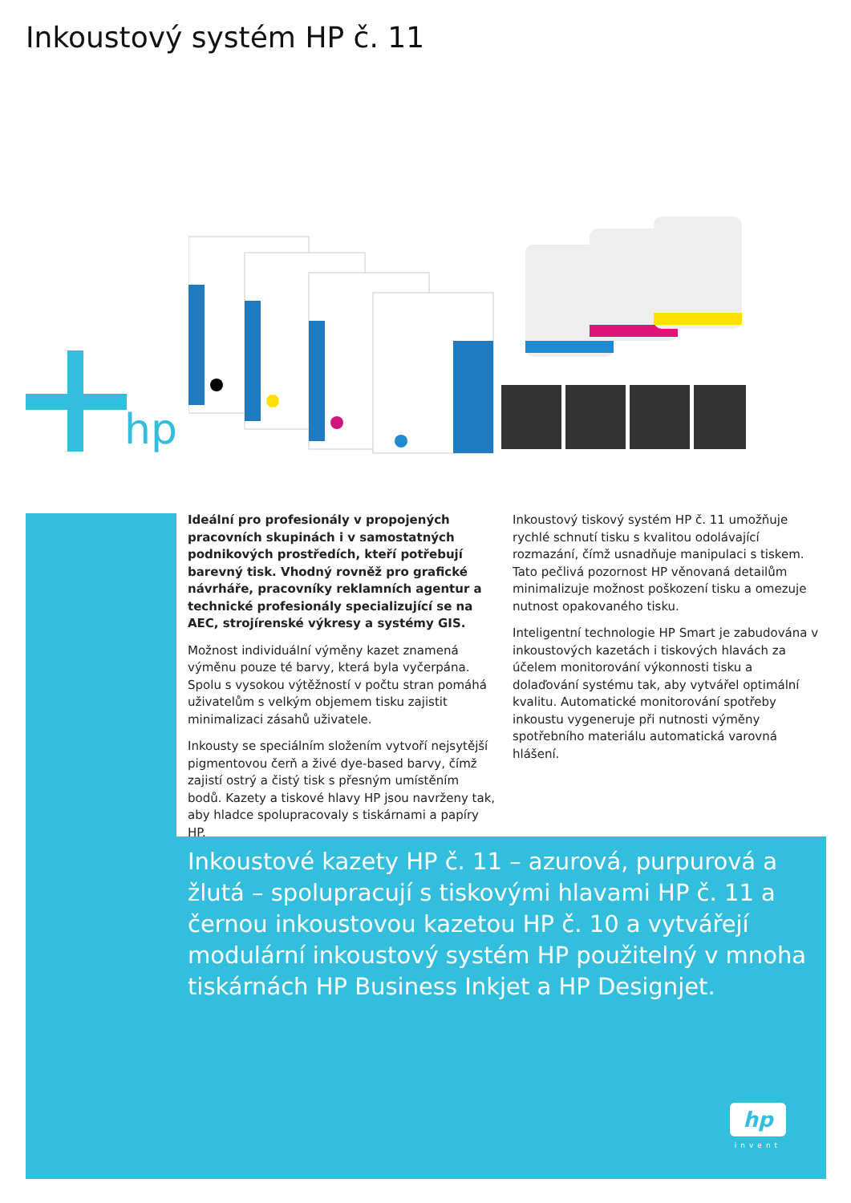Inkoustový systém HP č. 11
hp
Ideální pro profesionály v propojených pracovních skupinách i v samostatných podnikových prostředích, kteří potřebují barevný tisk. Vhodný rovněž pro grafické návrháře, pracovníky reklamních agentur a technické profesionály specializující se na AEC, strojírenské výkresy a systémy GIS.
Možnost individuální výměny kazet znamená výměnu pouze té barvy, která byla vyčerpána. Spolu s vysokou výtěžností v počtu stran pomáhá uživatelům s velkým objemem tisku zajistit minimalizaci zásahů uživatele.
Inkousty se speciálním složením vytvoří nejsytější pigmentovou čerň a živé dye-based barvy, čímž zajistí ostrý a čistý tisk s přesným umístěním bodů. Kazety a tiskové hlavy HP jsou navrženy tak, aby hladce spolupracovaly s tiskárnami a papíry HP.
Inkoustový tiskový systém HP č. 11 umožňuje rychlé schnutí tisku s kvalitou odolávající rozmazání, čímž usnadňuje manipulaci s tiskem. Tato pečlivá pozornost HP věnovaná detailům minimalizuje možnost poškození tisku a omezuje nutnost opakovaného tisku.
Inteligentní technologie HP Smart je zabudována v inkoustových kazetách i tiskových hlavách za účelem monitorování výkonnosti tisku a dolaďování systému tak, aby vytvářel optimální kvalitu. Automatické monitorování spotřeby inkoustu vygeneruje při nutnosti výměny spotřebního materiálu automatická varovná hlášení.
Inkoustové kazety HP č. 11 – azurová, purpurová a žlutá – spolupracují s tiskovými hlavami HP č. 11 a černou inkoustovou kazetou HP č. 10 a vytvářejí modulární inkoustový systém HP použitelný v mnoha tiskárnách HP Business Inkjet a HP Designjet.
hp
invent